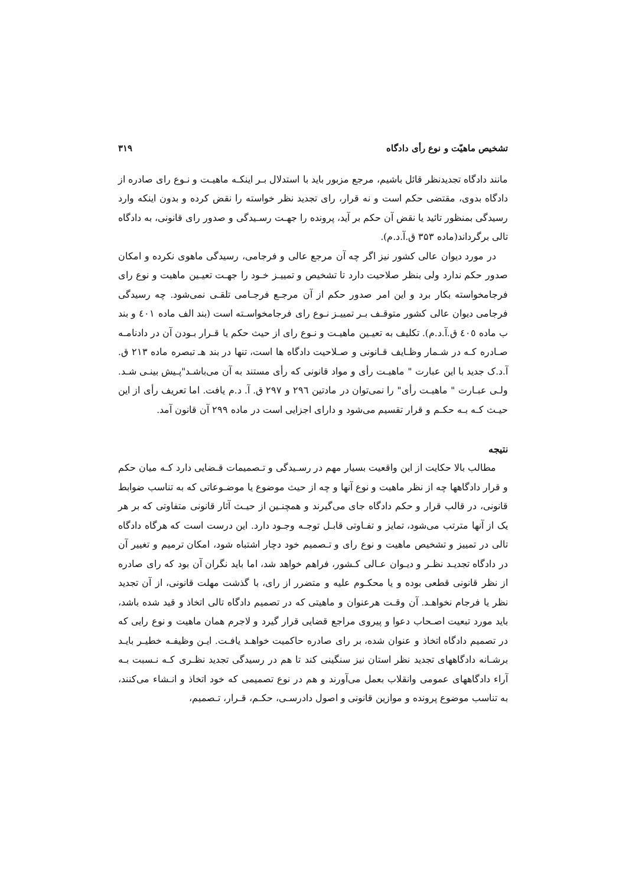تشخیص ماهیّت و نوع رأی دادگاه ۳۱۹
مانند دادگاه تجدیدنظر قائل باشیم، مرجع مزبور باید با استدلال بـر اینکـه ماهیـت و نـوع رای صادره از دادگاه بدوی، مقتضی حکم است و نه قرار، رای تجدید نظر خواسته را نقض کرده و بدون اینکه وارد رسیدگی بمنظور تائید یا نقض آن حکم بر آید، پرونده را جهـت رسـیدگی و صدور رای قانونی، به دادگاه تالی برگرداند(ماده ۳۵۳ ق.آ.د.م).
در مورد دیوان عالی کشور نیز اگر چه آن مرجع عالی و فرجامی، رسیدگی ماهوی نکرده و امکان صدور حکم ندارد ولی بنظر صلاحیت دارد تا تشخیص و تمییـز خـود را جهـت تعیـین ماهیت و نوع رای فرجامخواسته بکار برد و این امر صدور حکم از آن مرجـع فرجـامی تلقـی نمی‌شود. چه رسیدگی فرجامی دیوان عالی کشور متوقـف بـر تمییـز نـوع رای فرجامخواسـته است (بند الف ماده ٤٠١ و بند ب ماده ٤٠٥ ق.آ.د.م). تکلیف به تعیـین ماهیـت و نـوع رای از حیث حکم یا قـرار بـودن آن در دادنامـه صـادره کـه در شـمار وظـایف قـانونی و صـلاحیت دادگاه ها است، تنها در بند هـ تبصره ماده ۲۱۳ ق. آ.د.ک جدید با این عبارت " ماهیـت رأی و مواد قانونی که رأی مستند به آن می‌باشـد"پـیش بینـی شـد. ولـی عبـارت " ماهیـت رأی" را نمی‌توان در مادتین ۲۹٦ و ۲۹۷ ق. آ. د.م یافت. اما تعریف رأی از این حیـث کـه بـه حکـم و قرار تقسیم می‌شود و دارای اجزایی است در ماده ۲۹۹ آن قانون آمد.
نتیجه
مطالب بالا حکایت از این واقعیت بسیار مهم در رسـیدگی و تـصمیمات قـضایی دارد کـه میان حکم و قرار دادگاهها چه از نظر ماهیت و نوع آنها و چه از حیث موضوع یا موضـوعاتی که به تناسب ضوابط قانونی، در قالب قرار و حکم دادگاه جای می‌گیرند و همچنـین از حیـث آثار قانونی متفاوتی که بر هر یک از آنها مترتب می‌شود، تمایز و تفـاوتی قابـل توجـه وجـود دارد. این درست است که هرگاه دادگاه تالی در تمییز و تشخیص ماهیت و نوع رای و تـصمیم خود دچار اشتباه شود، امکان ترمیم و تغییر آن در دادگاه تجدیـد نظـر و دیـوان عـالی کـشور، فراهم خواهد شد، اما باید نگران آن بود که رای صادره از نظر قانونی قطعی بوده و یا محکـوم علیه و متضرر از رای، با گذشت مهلت قانونی، از آن تجدید نظر یا فرجام نخواهـد. آن وقـت هرعنوان و ماهیتی که در تصمیم دادگاه تالی اتخاذ و قید شده باشد، باید مورد تبعیت اصـحاب دعوا و پیروی مراجع قضایی قرار گیرد و لاجرم همان ماهیت و نوع رایی که در تصمیم دادگاه اتخاذ و عنوان شده، بر رای صادره حاکمیت خواهـد یافـت. ایـن وظیفـه خطیـر بایـد برشـانه دادگاههای تجدید نظر استان نیز سنگینی کند تا هم در رسیدگی تجدید نظـری کـه نـسبت بـه آراء دادگاههای عمومی وانقلاب بعمل می‌آورند و هم در نوع تصمیمی که خود اتخاذ و انـشاء می‌کنند، به تناسب موضوع پرونده و موازین قانونی و اصول دادرسـی، حکـم، قـرار، تـصمیم،